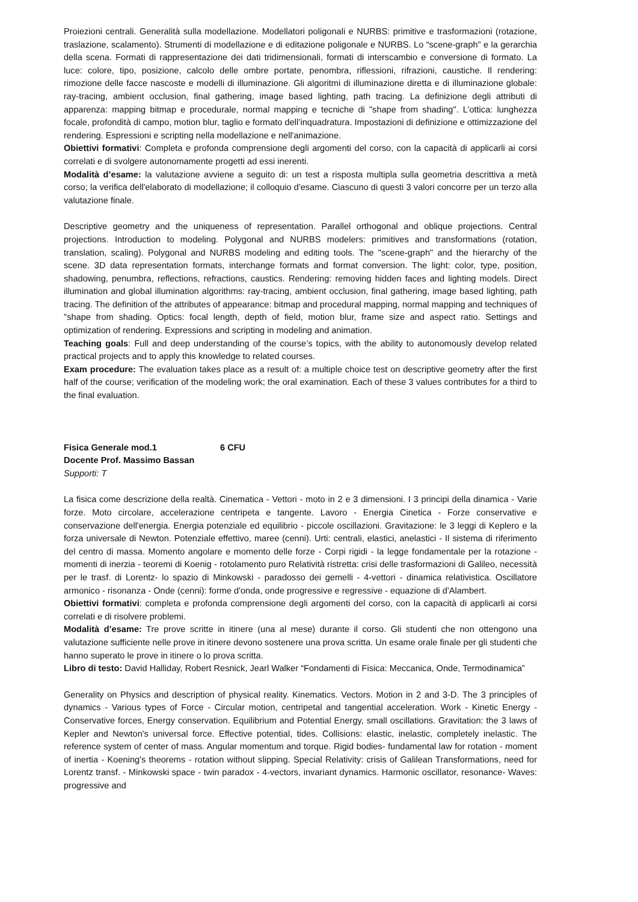Proiezioni centrali. Generalità sulla modellazione. Modellatori poligonali e NURBS: primitive e trasformazioni (rotazione, traslazione, scalamento). Strumenti di modellazione e di editazione poligonale e NURBS. Lo “scene-graph” e la gerarchia della scena. Formati di rappresentazione dei dati tridimensionali, formati di interscambio e conversione di formato. La luce: colore, tipo, posizione, calcolo delle ombre portate, penombra, riflessioni, rifrazioni, caustiche. Il rendering: rimozione delle facce nascoste e modelli di illuminazione. Gli algoritmi di illuminazione diretta e di illuminazione globale: ray-tracing, ambient occlusion, final gathering, image based lighting, path tracing. La definizione degli attributi di apparenza: mapping bitmap e procedurale, normal mapping e tecniche di "shape from shading". L’ottica: lunghezza focale, profondità di campo, motion blur, taglio e formato dell’inquadratura. Impostazioni di definizione e ottimizzazione del rendering. Espressioni e scripting nella modellazione e nell'animazione.
Obiettivi formativi: Completa e profonda comprensione degli argomenti del corso, con la capacità di applicarli ai corsi correlati e di svolgere autonomamente progetti ad essi inerenti.
Modalità d’esame: la valutazione avviene a seguito di: un test a risposta multipla sulla geometria descrittiva a metà corso; la verifica dell'elaborato di modellazione; il colloquio d'esame. Ciascuno di questi 3 valori concorre per un terzo alla valutazione finale.
Descriptive geometry and the uniqueness of representation. Parallel orthogonal and oblique projections. Central projections. Introduction to modeling. Polygonal and NURBS modelers: primitives and transformations (rotation, translation, scaling). Polygonal and NURBS modeling and editing tools. The "scene-graph" and the hierarchy of the scene. 3D data representation formats, interchange formats and format conversion. The light: color, type, position, shadowing, penumbra, reflections, refractions, caustics. Rendering: removing hidden faces and lighting models. Direct illumination and global illumination algorithms: ray-tracing, ambient occlusion, final gathering, image based lighting, path tracing. The definition of the attributes of appearance: bitmap and procedural mapping, normal mapping and techniques of "shape from shading. Optics: focal length, depth of field, motion blur, frame size and aspect ratio. Settings and optimization of rendering. Expressions and scripting in modeling and animation.
Teaching goals: Full and deep understanding of the course’s topics, with the ability to autonomously develop related practical projects and to apply this knowledge to related courses.
Exam procedure: The evaluation takes place as a result of: a multiple choice test on descriptive geometry after the first half of the course; verification of the modeling work; the oral examination. Each of these 3 values contributes for a third to the final evaluation.
Fisica Generale mod.1 6 CFU
Docente Prof. Massimo Bassan
Supporti: T
La fisica come descrizione della realtà. Cinematica - Vettori - moto in 2 e 3 dimensioni. I 3 principi della dinamica - Varie forze. Moto circolare, accelerazione centripeta e tangente. Lavoro - Energia Cinetica - Forze conservative e conservazione dell'energia. Energia potenziale ed equilibrio - piccole oscillazioni. Gravitazione: le 3 leggi di Keplero e la forza universale di Newton. Potenziale effettivo, maree (cenni). Urti: centrali, elastici, anelastici - Il sistema di riferimento del centro di massa. Momento angolare e momento delle forze - Corpi rigidi - la legge fondamentale per la rotazione - momenti di inerzia - teoremi di Koenig - rotolamento puro Relatività ristretta: crisi delle trasformazioni di Galileo, necessità per le trasf. di Lorentz- lo spazio di Minkowski - paradosso dei gemelli - 4-vettori - dinamica relativistica. Oscillatore armonico - risonanza - Onde (cenni): forme d'onda, onde progressive e regressive - equazione di d'Alambert.
Obiettivi formativi: completa e profonda comprensione degli argomenti del corso, con la capacità di applicarli ai corsi correlati e di risolvere problemi.
Modalità d’esame: Tre prove scritte in itinere (una al mese) durante il corso. Gli studenti che non ottengono una valutazione sufficiente nelle prove in itinere devono sostenere una prova scritta. Un esame orale finale per gli studenti che hanno superato le prove in itinere o lo prova scritta.
Libro di testo: David Halliday, Robert Resnick, Jearl Walker “Fondamenti di Fisica: Meccanica, Onde, Termodinamica”
Generality on Physics and description of physical reality. Kinematics. Vectors. Motion in 2 and 3-D. The 3 principles of dynamics - Various types of Force - Circular motion, centripetal and tangential acceleration. Work - Kinetic Energy - Conservative forces, Energy conservation. Equilibrium and Potential Energy, small oscillations. Gravitation: the 3 laws of Kepler and Newton's universal force. Effective potential, tides. Collisions: elastic, inelastic, completely inelastic. The reference system of center of mass. Angular momentum and torque. Rigid bodies- fundamental law for rotation - moment of inertia - Koening's theorems - rotation without slipping. Special Relativity: crisis of Galilean Transformations, need for Lorentz transf. - Minkowski space - twin paradox - 4-vectors, invariant dynamics. Harmonic oscillator, resonance- Waves: progressive and